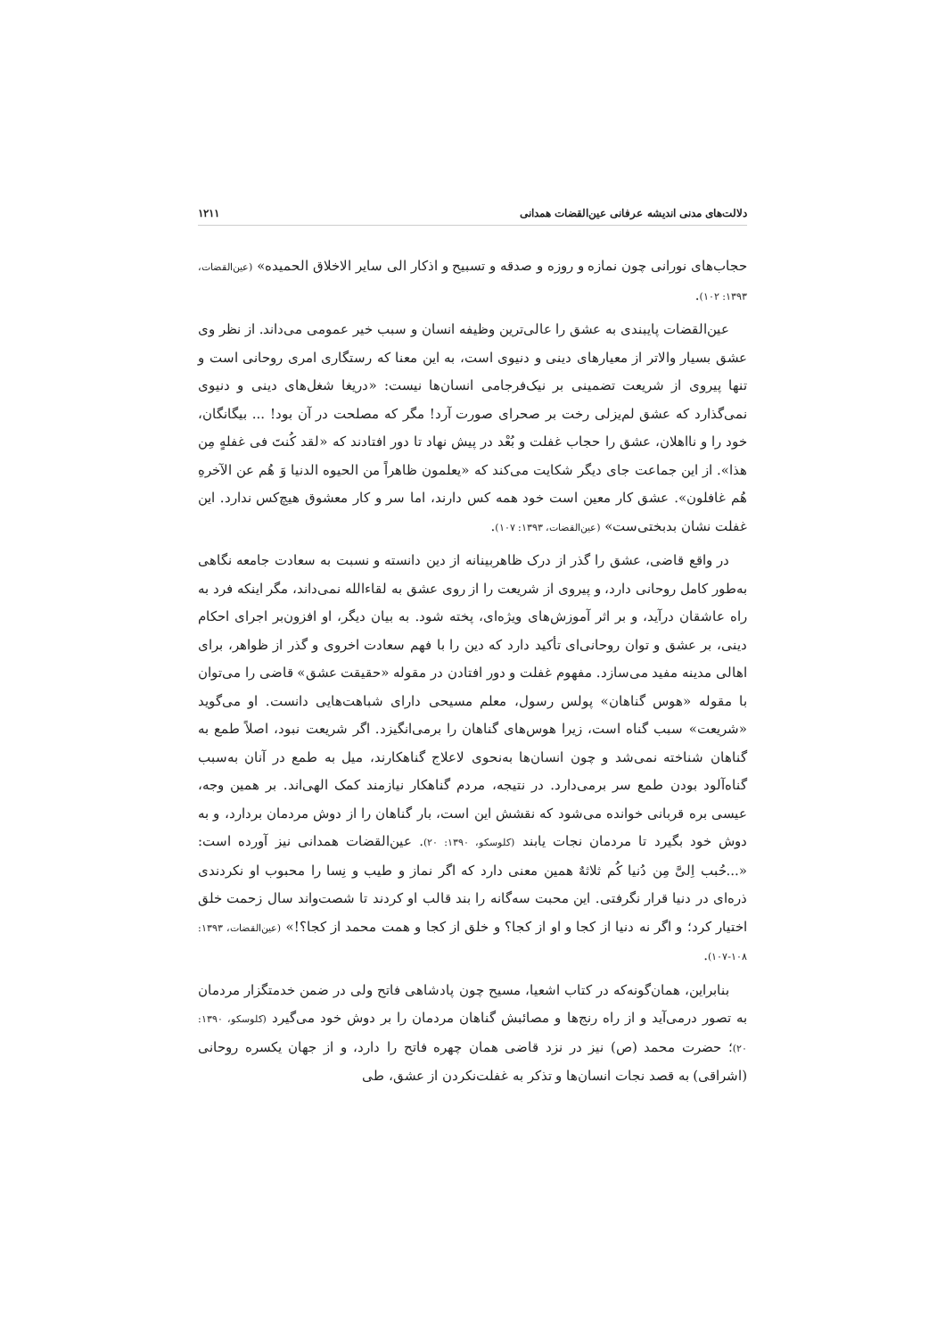دلالت‌های مدنی اندیشه عرفانی عین‌القضات همدانی ۱۲۱۱
حجاب‌های نورانی چون نمازه و روزه و صدقه و تسبیح و اذکار الی سایر الاخلاق الحمیده» (عین‌القضات، ۱۳۹۳: ۱۰۲).
عین‌القضات پایبندی به عشق را عالی‌ترین وظیفه انسان و سبب خیر عمومی می‌داند. از نظر وی عشق بسیار والاتر از معیارهای دینی و دنیوی است، به این معنا که رستگاری امری روحانی است و تنها پیروی از شریعت تضمینی بر نیک‌فرجامی انسان‌ها نیست: «دریغا شغل‌های دینی و دنیوی نمی‌گذارد که عشق لم‌یزلی رخت بر صحرای صورت آرد! مگر که مصلحت در آن بود! ... بیگانگان، خود را و نااهلان، عشق را حجاب غفلت و بُعْد در پیش نهاد تا دور افتادند که «لقد کُنتَ فی غفلهٍ مِن هذا». از این جماعت جای دیگر شکایت می‌کند که «یعلمون ظاهراً من الحیوه الدنیا وَ هُم عن الآخرهِ هُم غافلون». عشق کار معین است خود همه کس دارند، اما سر و کار معشوق هیچ‌کس ندارد. این غفلت نشان بدبختی‌ست» (عین‌القضات، ۱۳۹۳: ۱۰۷).
در واقع قاضی، عشق را گذر از درک ظاهربینانه از دین دانسته و نسبت به سعادت جامعه نگاهی به‌طور کامل روحانی دارد، و پیروی از شریعت را از روی عشق به لقاءالله نمی‌داند، مگر اینکه فرد به راه عاشقان درآید، و بر اثر آموزش‌های ویژه‌ای، پخته شود. به بیان دیگر، او افزون‌بر اجرای احکام دینی، بر عشق و توان روحانی‌ای تأکید دارد که دین را با فهم سعادت اخروی و گذر از ظواهر، برای اهالی مدینه مفید می‌سازد. مفهوم غفلت و دور افتادن در مقوله «حقیقت عشق» قاضی را می‌توان با مقوله «هوس گناهان» پولس رسول، معلم مسیحی دارای شباهت‌هایی دانست. او می‌گوید «شریعت» سبب گناه است، زیرا هوس‌های گناهان را برمی‌انگیزد. اگر شریعت نبود، اصلاً طمع به گناهان شناخته نمی‌شد و چون انسان‌ها به‌نحوی لاعلاج گناهکارند، میل به طمع در آنان به‌سبب گناه‌آلود بودن طمع سر برمی‌دارد. در نتیجه، مردم گناهکار نیازمند کمک الهی‌اند. بر همین وجه، عیسی بره قربانی خوانده می‌شود که نقشش این است، بار گناهان را از دوش مردمان بردارد، و به دوش خود بگیرد تا مردمان نجات یابند (کلوسکو، ۱۳۹۰: ۲۰). عین‌القضات همدانی نیز آورده است: «...حُبب اِلیَّ مِن دُنیا کُم ثلاثهٌ همین معنی دارد که اگر نماز و طیب و نِسا را محبوب او نکردندی ذره‌ای در دنیا قرار نگرفتی. این محبت سه‌گانه را بند قالب او کردند تا شصت‌واند سال زحمت خلق اختیار کرد؛ و اگر نه دنیا از کجا و او از کجا؟ و خلق از کجا و همت محمد از کجا؟!» (عین‌القضات، ۱۳۹۳: ۱۰۸-۱۰۷).
بنابراین، همان‌گونه‌که در کتاب اشعیا، مسیح چون پادشاهی فاتح ولی در ضمن خدمتگزار مردمان به تصور درمی‌آید و از راه رنج‌ها و مصائبش گناهان مردمان را بر دوش خود می‌گیرد (کلوسکو، ۱۳۹۰: ۲۰)؛ حضرت محمد (ص) نیز در نزد قاضی همان چهره فاتح را دارد، و از جهان یکسره روحانی (اشراقی) به قصد نجات انسان‌ها و تذکر به غفلت‌نکردن از عشق، طی